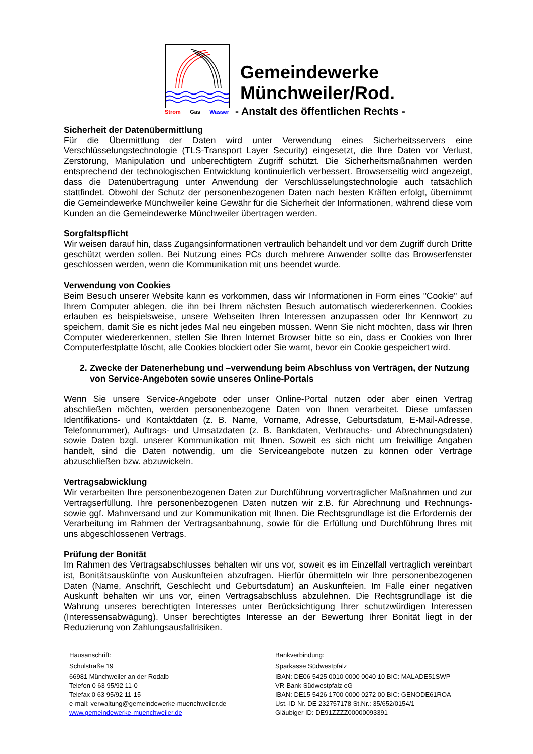Strom Gas Wasser
Gemeindewerke
Münchweiler/Rod.
- Anstalt des öffentlichen Rechts -
Sicherheit der Datenübermittlung
Für die Übermittlung der Daten wird unter Verwendung eines Sicherheitsservers eine Verschlüsselungstechnologie (TLS-Transport Layer Security) eingesetzt, die Ihre Daten vor Verlust, Zerstörung, Manipulation und unberechtigtem Zugriff schützt. Die Sicherheitsmaßnahmen werden entsprechend der technologischen Entwicklung kontinuierlich verbessert. Browserseitig wird angezeigt, dass die Datenübertragung unter Anwendung der Verschlüsselungstechnologie auch tatsächlich stattfindet. Obwohl der Schutz der personenbezogenen Daten nach besten Kräften erfolgt, übernimmt die Gemeindewerke Münchweiler keine Gewähr für die Sicherheit der Informationen, während diese vom Kunden an die Gemeindewerke Münchweiler übertragen werden.
Sorgfaltspflicht
Wir weisen darauf hin, dass Zugangsinformationen vertraulich behandelt und vor dem Zugriff durch Dritte geschützt werden sollen. Bei Nutzung eines PCs durch mehrere Anwender sollte das Browserfenster geschlossen werden, wenn die Kommunikation mit uns beendet wurde.
Verwendung von Cookies
Beim Besuch unserer Website kann es vorkommen, dass wir Informationen in Form eines "Cookie" auf Ihrem Computer ablegen, die ihn bei Ihrem nächsten Besuch automatisch wiedererkennen. Cookies erlauben es beispielsweise, unsere Webseiten Ihren Interessen anzupassen oder Ihr Kennwort zu speichern, damit Sie es nicht jedes Mal neu eingeben müssen. Wenn Sie nicht möchten, dass wir Ihren Computer wiedererkennen, stellen Sie Ihren Internet Browser bitte so ein, dass er Cookies von Ihrer Computerfestplatte löscht, alle Cookies blockiert oder Sie warnt, bevor ein Cookie gespeichert wird.
2. Zwecke der Datenerhebung und –verwendung beim Abschluss von Verträgen, der Nutzung von Service-Angeboten sowie unseres Online-Portals
Wenn Sie unsere Service-Angebote oder unser Online-Portal nutzen oder aber einen Vertrag abschließen möchten, werden personenbezogene Daten von Ihnen verarbeitet. Diese umfassen Identifikations- und Kontaktdaten (z. B. Name, Vorname, Adresse, Geburtsdatum, E-Mail-Adresse, Telefonnummer), Auftrags- und Umsatzdaten (z. B. Bankdaten, Verbrauchs- und Abrechnungsdaten) sowie Daten bzgl. unserer Kommunikation mit Ihnen. Soweit es sich nicht um freiwillige Angaben handelt, sind die Daten notwendig, um die Serviceangebote nutzen zu können oder Verträge abzuschließen bzw. abzuwickeln.
Vertragsabwicklung
Wir verarbeiten Ihre personenbezogenen Daten zur Durchführung vorvertraglicher Maßnahmen und zur Vertragserfüllung. Ihre personenbezogenen Daten nutzen wir z.B. für Abrechnung und Rechnungs- sowie ggf. Mahnversand und zur Kommunikation mit Ihnen. Die Rechtsgrundlage ist die Erfordernis der Verarbeitung im Rahmen der Vertragsanbahnung, sowie für die Erfüllung und Durchführung Ihres mit uns abgeschlossenen Vertrags.
Prüfung der Bonität
Im Rahmen des Vertragsabschlusses behalten wir uns vor, soweit es im Einzelfall vertraglich vereinbart ist, Bonitätsauskünfte von Auskunfteien abzufragen. Hierfür übermitteln wir Ihre personenbezogenen Daten (Name, Anschrift, Geschlecht und Geburtsdatum) an Auskunfteien. Im Falle einer negativen Auskunft behalten wir uns vor, einen Vertragsabschluss abzulehnen. Die Rechtsgrundlage ist die Wahrung unseres berechtigten Interesses unter Berücksichtigung Ihrer schutzwürdigen Interessen (Interessensabwägung). Unser berechtigtes Interesse an der Bewertung Ihrer Bonität liegt in der Reduzierung von Zahlungsausfallrisiken.
Hausanschrift:
Schulstraße 19
66981 Münchweiler an der Rodalb
Telefon 0 63 95/92 11-0
Telefax 0 63 95/92 11-15
e-mail: verwaltung@gemeindewerke-muenchweiler.de
www.gemeindewerke-muenchweiler.de
Bankverbindung:
Sparkasse Südwestpfalz
IBAN: DE06 5425 0010 0000 0040 10 BIC: MALADE51SWP
VR-Bank Südwestpfalz eG
IBAN: DE15 5426 1700 0000 0272 00 BIC: GENODE61ROA
Ust.-ID Nr. DE 232757178 St.Nr.: 35/652/0154/1
Gläubiger ID: DE91ZZZZ00000093391